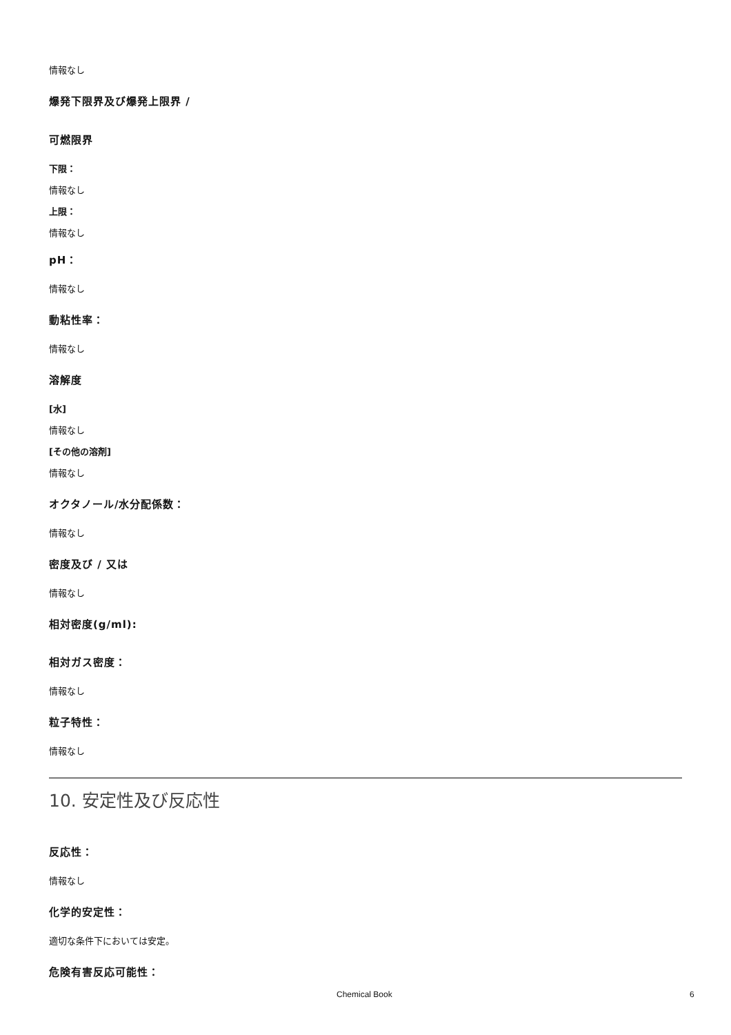情報なし
爆発下限界及び爆発上限界 /
可燃限界
下限：
情報なし
上限：
情報なし
pH：
情報なし
動粘性率：
情報なし
溶解度
[水]
情報なし
[その他の溶剤]
情報なし
オクタノール/水分配係数：
情報なし
密度及び / 又は
情報なし
相対密度(g/ml):
相対ガス密度：
情報なし
粒子特性：
情報なし
10. 安定性及び反応性
反応性：
情報なし
化学的安定性：
適切な条件下においては安定。
危険有害反応可能性：
Chemical Book 6